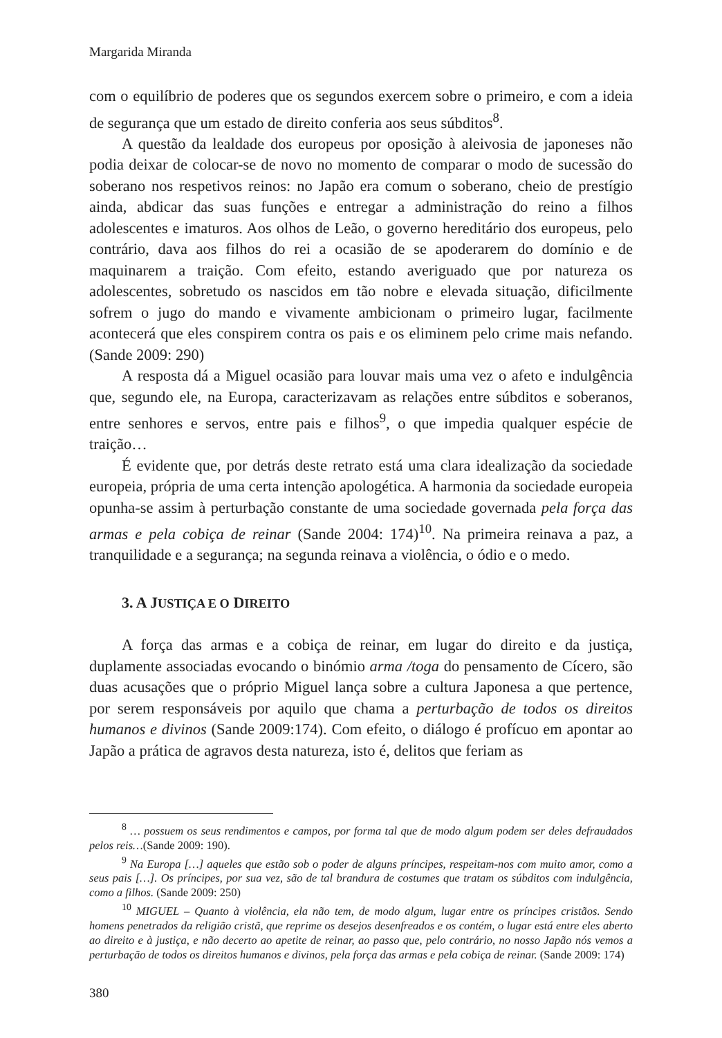Margarida Miranda
com o equilíbrio de poderes que os segundos exercem sobre o primeiro, e com a ideia de segurança que um estado de direito conferia aos seus súbditos<sup>8</sup>.
A questão da lealdade dos europeus por oposição à aleivosia de japoneses não podia deixar de colocar-se de novo no momento de comparar o modo de sucessão do soberano nos respetivos reinos: no Japão era comum o soberano, cheio de prestígio ainda, abdicar das suas funções e entregar a administração do reino a filhos adolescentes e imaturos. Aos olhos de Leão, o governo hereditário dos europeus, pelo contrário, dava aos filhos do rei a ocasião de se apoderarem do domínio e de maquinarem a traição. Com efeito, estando averiguado que por natureza os adolescentes, sobretudo os nascidos em tão nobre e elevada situação, dificilmente sofrem o jugo do mando e vivamente ambicionam o primeiro lugar, facilmente acontecerá que eles conspirem contra os pais e os eliminem pelo crime mais nefando. (Sande 2009: 290)
A resposta dá a Miguel ocasião para louvar mais uma vez o afeto e indulgência que, segundo ele, na Europa, caracterizavam as relações entre súbditos e soberanos, entre senhores e servos, entre pais e filhos<sup>9</sup>, o que impedia qualquer espécie de traição…
É evidente que, por detrás deste retrato está uma clara idealização da sociedade europeia, própria de uma certa intenção apologética. A harmonia da sociedade europeia opunha-se assim à perturbação constante de uma sociedade governada pela força das armas e pela cobiça de reinar (Sande 2004: 174)<sup>10</sup>. Na primeira reinava a paz, a tranquilidade e a segurança; na segunda reinava a violência, o ódio e o medo.
3. A JUSTIÇA E O DIREITO
A força das armas e a cobiça de reinar, em lugar do direito e da justiça, duplamente associadas evocando o binómio arma /toga do pensamento de Cícero, são duas acusações que o próprio Miguel lança sobre a cultura Japonesa a que pertence, por serem responsáveis por aquilo que chama a perturbação de todos os direitos humanos e divinos (Sande 2009:174). Com efeito, o diálogo é profícuo em apontar ao Japão a prática de agravos desta natureza, isto é, delitos que feriam as
<sup>8</sup> … possuem os seus rendimentos e campos, por forma tal que de modo algum podem ser deles defraudados pelos reis…(Sande 2009: 190).
<sup>9</sup> Na Europa […] aqueles que estão sob o poder de alguns príncipes, respeitam-nos com muito amor, como a seus pais […]. Os príncipes, por sua vez, são de tal brandura de costumes que tratam os súbditos com indulgência, como a filhos. (Sande 2009: 250)
<sup>10</sup> MIGUEL – Quanto à violência, ela não tem, de modo algum, lugar entre os príncipes cristãos. Sendo homens penetrados da religião cristã, que reprime os desejos desenfreados e os contém, o lugar está entre eles aberto ao direito e à justiça, e não decerto ao apetite de reinar, ao passo que, pelo contrário, no nosso Japão nós vemos a perturbação de todos os direitos humanos e divinos, pela força das armas e pela cobiça de reinar. (Sande 2009: 174)
380